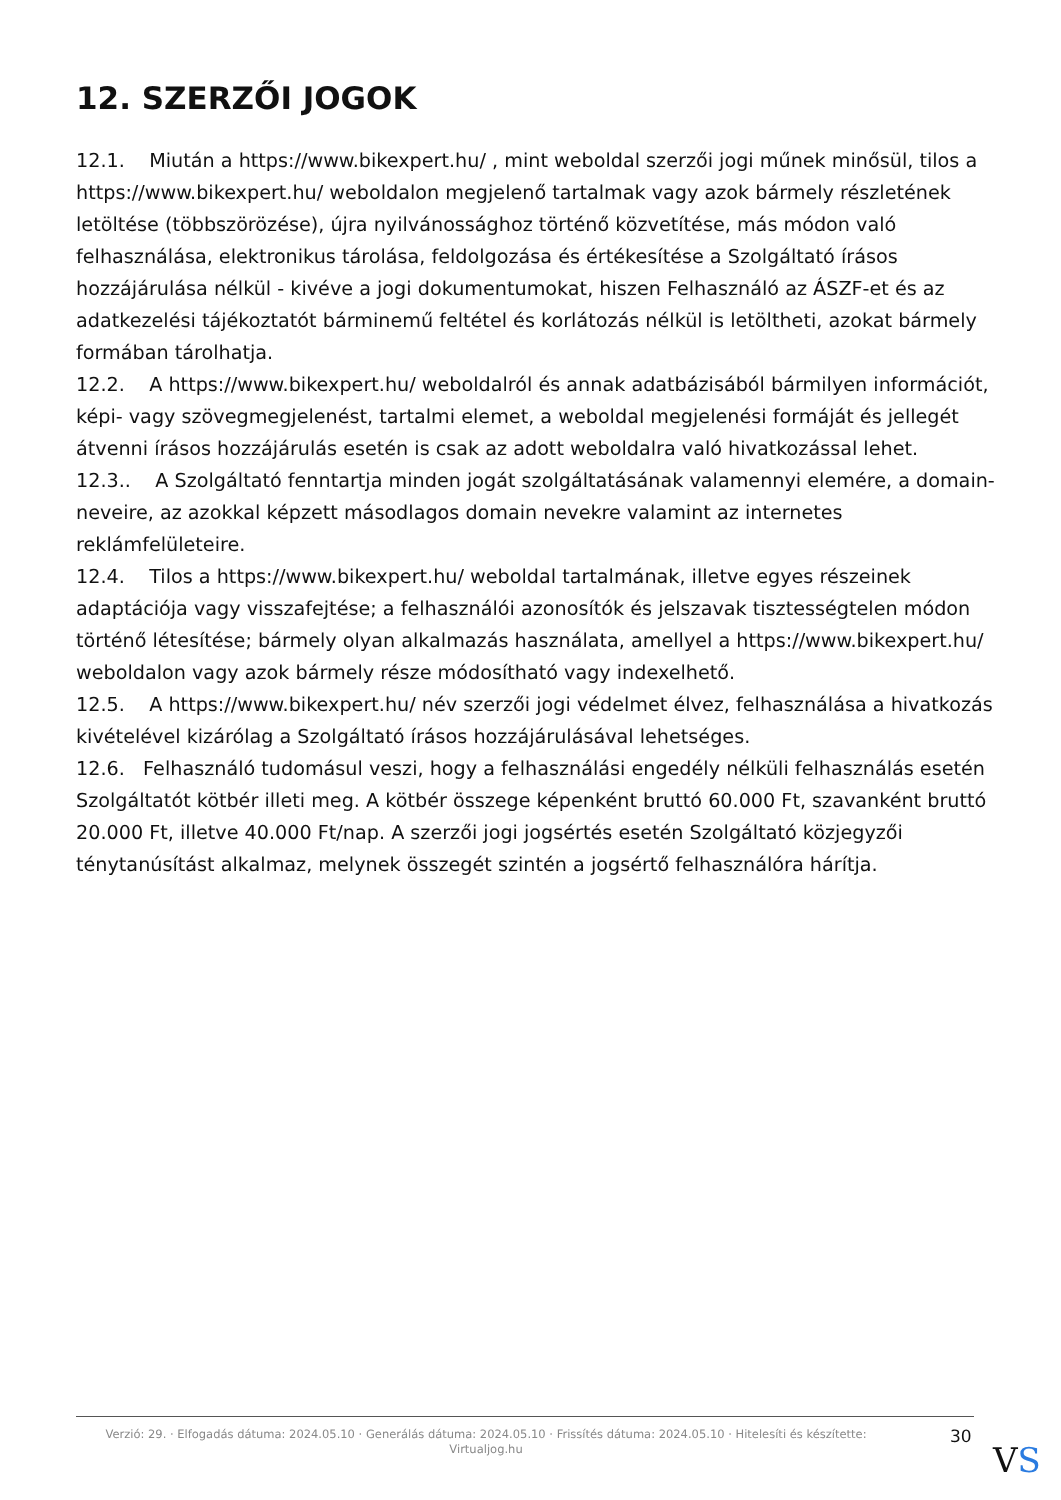12. SZERZŐI JOGOK
12.1. Miután a https://www.bikexpert.hu/ , mint weboldal szerzői jogi műnek minősül, tilos a https://www.bikexpert.hu/ weboldalon megjelenő tartalmak vagy azok bármely részletének letöltése (többszörözése), újra nyilvánossághoz történő közvetítése, más módon való felhasználása, elektronikus tárolása, feldolgozása és értékesítése a Szolgáltató írásos hozzájárulása nélkül - kivéve a jogi dokumentumokat, hiszen Felhasználó az ÁSZF-et és az adatkezelési tájékoztatót bárminemű feltétel és korlátozás nélkül is letöltheti, azokat bármely formában tárolhatja.
12.2. A https://www.bikexpert.hu/ weboldalról és annak adatbázisából bármilyen információt, képi- vagy szövegmegjelenést, tartalmi elemet, a weboldal megjelenési formáját és jellegét átvenni írásos hozzájárulás esetén is csak az adott weboldalra való hivatkozással lehet.
12.3.. A Szolgáltató fenntartja minden jogát szolgáltatásának valamennyi elemére, a domain-neveire, az azokkal képzett másodlagos domain nevekre valamint az internetes reklámfelületeire.
12.4. Tilos a https://www.bikexpert.hu/ weboldal tartalmának, illetve egyes részeinek adaptációja vagy visszafejtése; a felhasználói azonosítók és jelszavak tisztességtelen módon történő létesítése; bármely olyan alkalmazás használata, amellyel a https://www.bikexpert.hu/ weboldalon vagy azok bármely része módosítható vagy indexelhető.
12.5. A https://www.bikexpert.hu/ név szerzői jogi védelmet élvez, felhasználása a hivatkozás kivételével kizárólag a Szolgáltató írásos hozzájárulásával lehetséges.
12.6. Felhasználó tudomásul veszi, hogy a felhasználási engedély nélküli felhasználás esetén Szolgáltatót kötbér illeti meg. A kötbér összege képenként bruttó 60.000 Ft, szavanként bruttó 20.000 Ft, illetve 40.000 Ft/nap. A szerzői jogi jogsértés esetén Szolgáltató közjegyzői ténytanúsítást alkalmaz, melynek összegét szintén a jogsértő felhasználóra hárítja.
Verzió: 29. · Elfogadás dátuma: 2024.05.10 · Generálás dátuma: 2024.05.10 · Frissítés dátuma: 2024.05.10 · Hitelesíti és készítette: Virtualjog.hu
30
VS